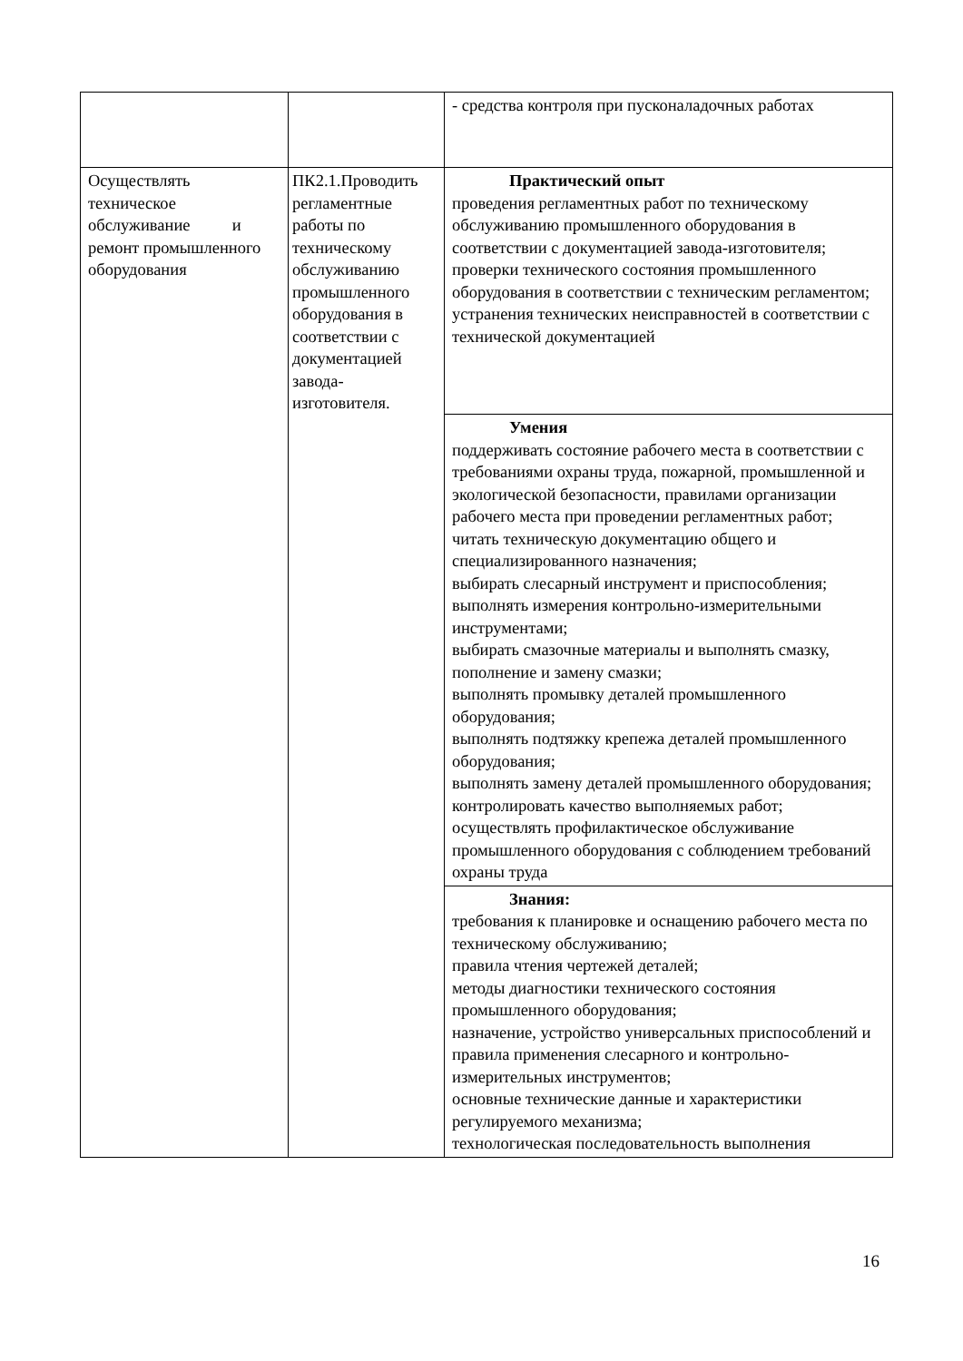| | | - средства контроля при пусконаладочных работах |
| Осуществлять техническое обслуживание и ремонт промышленного оборудования | ПК2.1.Проводить регламентные работы по техническому обслуживанию промышленного оборудования в соответствии с документацией завода-изготовителя. | Практический опыт проведения регламентных работ по техническому обслуживанию промышленного оборудования в соответствии с документацией завода-изготовителя; проверки технического состояния промышленного оборудования в соответствии с техническим регламентом; устранения технических неисправностей в соответствии с технической документацией |
| | | Умения поддерживать состояние рабочего места в соответствии с требованиями охраны труда, пожарной, промышленной и экологической безопасности, правилами организации рабочего места при проведении регламентных работ; читать техническую документацию общего и специализированного назначения; выбирать слесарный инструмент и приспособления; выполнять измерения контрольно-измерительными инструментами; выбирать смазочные материалы и выполнять смазку, пополнение и замену смазки; выполнять промывку деталей промышленного оборудования; выполнять подтяжку крепежа деталей промышленного оборудования; выполнять замену деталей промышленного оборудования; контролировать качество выполняемых работ; осуществлять профилактическое обслуживание промышленного оборудования с соблюдением требований охраны труда |
| | | Знания: требования к планировке и оснащению рабочего места по техническому обслуживанию; правила чтения чертежей деталей; методы диагностики технического состояния промышленного оборудования; назначение, устройство универсальных приспособлений и правила применения слесарного и контрольно-измерительных инструментов; основные технические данные и характеристики регулируемого механизма; технологическая последовательность выполнения |
16